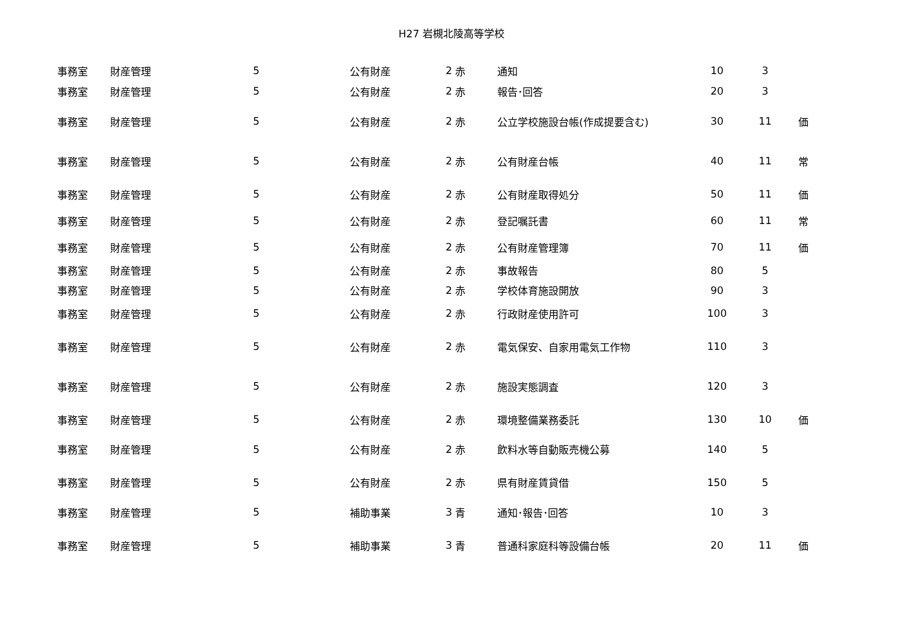H27 岩槻北陵高等学校
| 事務室 | 財産管理 | 5 | 公有財産 | 2 | 赤 | 通知 | 10 | 3 | |
| 事務室 | 財産管理 | 5 | 公有財産 | 2 | 赤 | 報告･回答 | 20 | 3 | |
| 事務室 | 財産管理 | 5 | 公有財産 | 2 | 赤 | 公立学校施設台帳(作成提要含む) | 30 | 11 | 価 |
| 事務室 | 財産管理 | 5 | 公有財産 | 2 | 赤 | 公有財産台帳 | 40 | 11 | 常 |
| 事務室 | 財産管理 | 5 | 公有財産 | 2 | 赤 | 公有財産取得処分 | 50 | 11 | 価 |
| 事務室 | 財産管理 | 5 | 公有財産 | 2 | 赤 | 登記嘱託書 | 60 | 11 | 常 |
| 事務室 | 財産管理 | 5 | 公有財産 | 2 | 赤 | 公有財産管理簿 | 70 | 11 | 価 |
| 事務室 | 財産管理 | 5 | 公有財産 | 2 | 赤 | 事故報告 | 80 | 5 | |
| 事務室 | 財産管理 | 5 | 公有財産 | 2 | 赤 | 学校体育施設開放 | 90 | 3 | |
| 事務室 | 財産管理 | 5 | 公有財産 | 2 | 赤 | 行政財産使用許可 | 100 | 3 | |
| 事務室 | 財産管理 | 5 | 公有財産 | 2 | 赤 | 電気保安、自家用電気工作物 | 110 | 3 | |
| 事務室 | 財産管理 | 5 | 公有財産 | 2 | 赤 | 施設実態調査 | 120 | 3 | |
| 事務室 | 財産管理 | 5 | 公有財産 | 2 | 赤 | 環境整備業務委託 | 130 | 10 | 価 |
| 事務室 | 財産管理 | 5 | 公有財産 | 2 | 赤 | 飲料水等自動販売機公募 | 140 | 5 | |
| 事務室 | 財産管理 | 5 | 公有財産 | 2 | 赤 | 県有財産賃貸借 | 150 | 5 | |
| 事務室 | 財産管理 | 5 | 補助事業 | 3 | 青 | 通知･報告･回答 | 10 | 3 | |
| 事務室 | 財産管理 | 5 | 補助事業 | 3 | 青 | 普通科家庭科等設備台帳 | 20 | 11 | 価 |